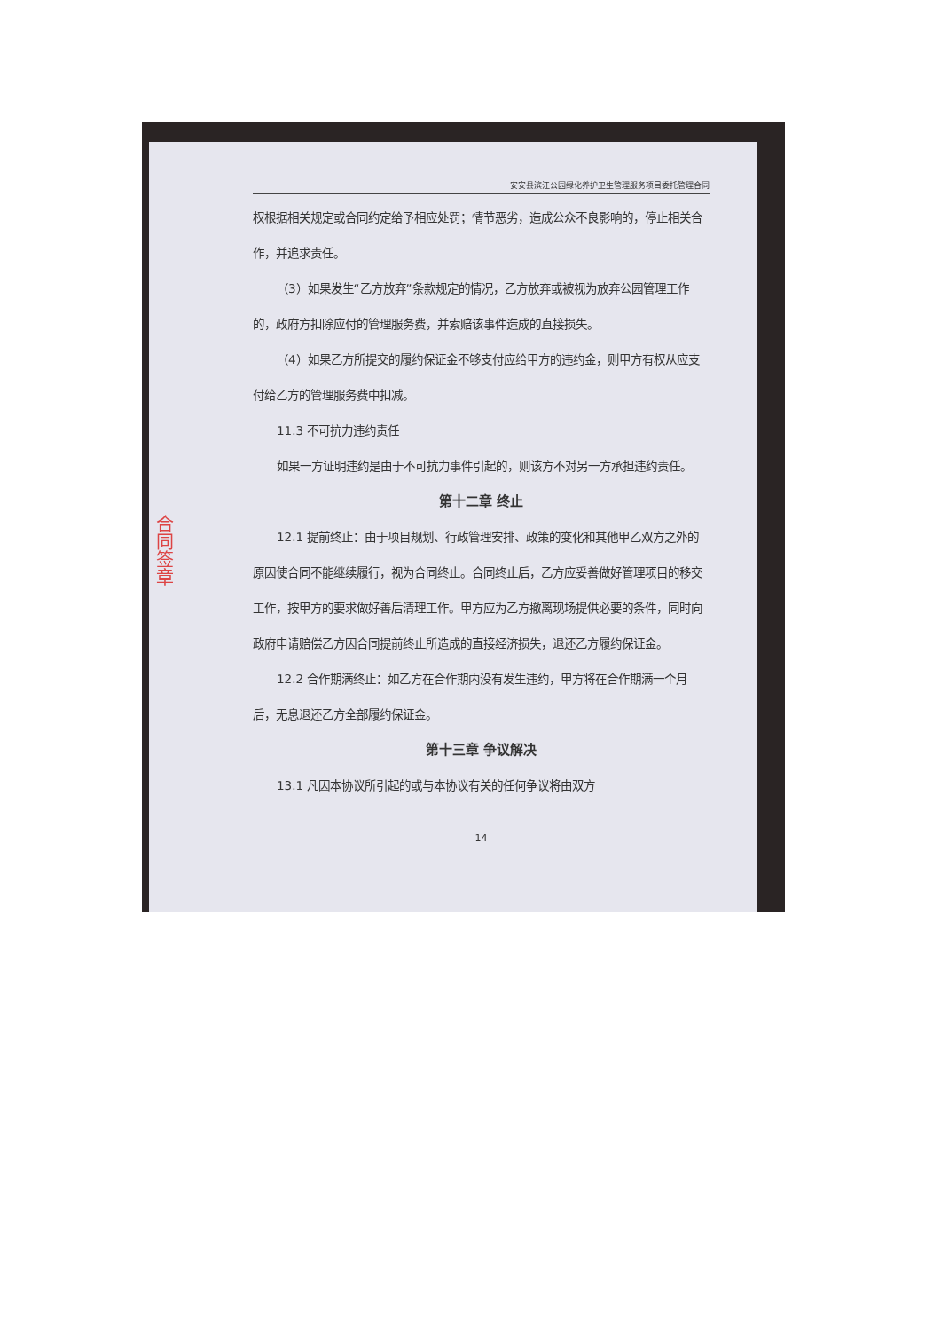合同签章
安安县滨江公园绿化养护卫生管理服务项目委托管理合同
权根据相关规定或合同约定给予相应处罚；情节恶劣，造成公众不良影响的，停止相关合作，并追求责任。
（3）如果发生“乙方放弃”条款规定的情况，乙方放弃或被视为放弃公园管理工作的，政府方扣除应付的管理服务费，并索赔该事件造成的直接损失。
（4）如果乙方所提交的履约保证金不够支付应给甲方的违约金，则甲方有权从应支付给乙方的管理服务费中扣减。
11.3 不可抗力违约责任
如果一方证明违约是由于不可抗力事件引起的，则该方不对另一方承担违约责任。
第十二章 终止
12.1 提前终止：由于项目规划、行政管理安排、政策的变化和其他甲乙双方之外的原因使合同不能继续履行，视为合同终止。合同终止后，乙方应妥善做好管理项目的移交工作，按甲方的要求做好善后清理工作。甲方应为乙方撤离现场提供必要的条件，同时向政府申请赔偿乙方因合同提前终止所造成的直接经济损失，退还乙方履约保证金。
12.2 合作期满终止：如乙方在合作期内没有发生违约，甲方将在合作期满一个月后，无息退还乙方全部履约保证金。
第十三章 争议解决
13.1 凡因本协议所引起的或与本协议有关的任何争议将由双方
14